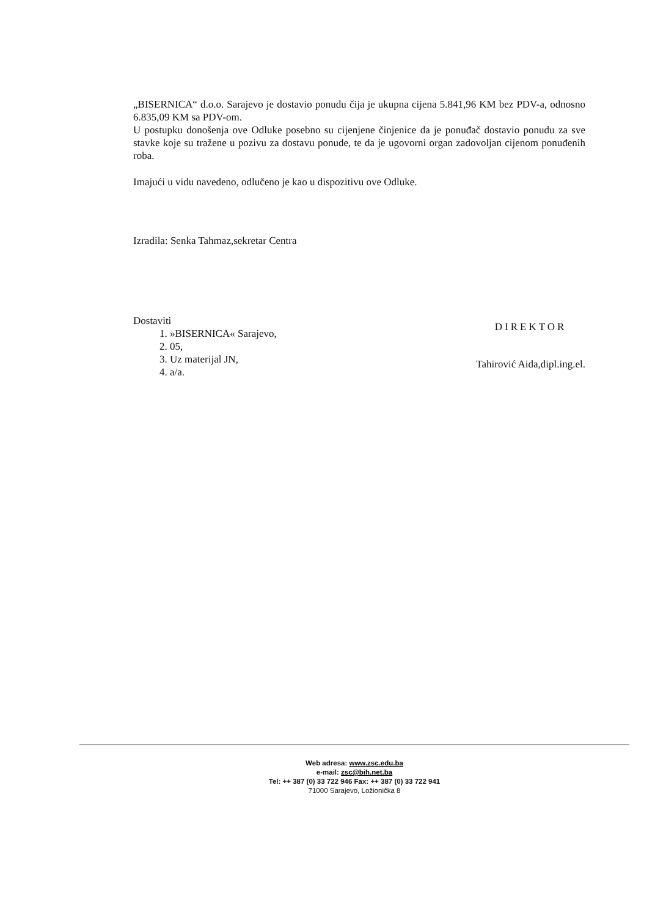„BISERNICA“ d.o.o. Sarajevo je dostavio ponudu čija je ukupna cijena 5.841,96 KM bez PDV-a, odnosno 6.835,09 KM sa PDV-om.
U postupku donošenja ove Odluke posebno su cijenjene činjenice da je ponuđač dostavio ponudu za sve stavke koje su tražene u pozivu za dostavu ponude, te da je ugovorni organ zadovoljan cijenom ponuđenih roba.
Imajući u vidu navedeno, odlučeno je kao u dispozitivu ove Odluke.
Izradila: Senka Tahmaz,sekretar Centra
Dostaviti
1. »BISERNICA« Sarajevo,
2. 05,
3. Uz materijal JN,
4. a/a.
DIREKTOR
Tahirović Aida,dipl.ing.el.
Web adresa: www.zsc.edu.ba
e-mail: zsc@bih.net.ba
Tel: ++ 387 (0) 33 722 946 Fax: ++ 387 (0) 33 722 941
71000 Sarajevo, Ložionička 8